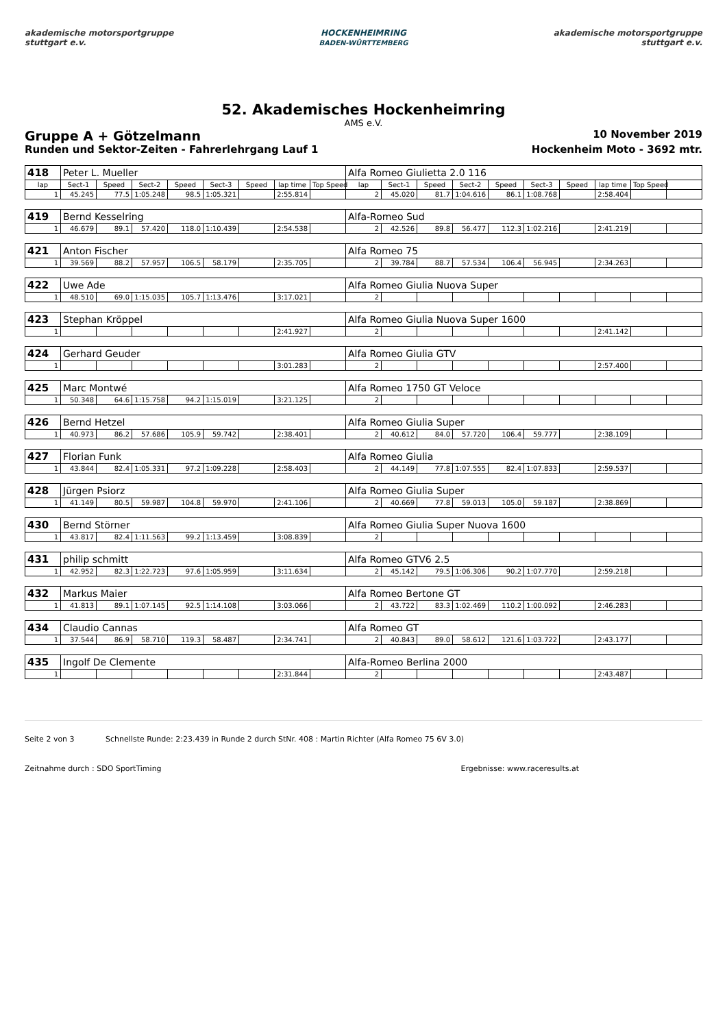akademische motorsportgruppe stuttgart e.v.
HOCKENHEIMRING
BADEN-WÜRTTEMBERG
akademische motorsportgruppe stuttgart e.v.
52. Akademisches Hockenheimring
AMS e.V.
Gruppe A + Götzelmann 10 November 2019
Runden und Sektor-Zeiten - Fahrerlehrgang Lauf 1 Hockenheim Moto - 3692 mtr.
| 418 | Peter L. Mueller | | | | | | | | Alfa Romeo Giulietta 2.0 116 | | | | | | | | | |
| lap | Sect-1 | Speed | Sect-2 | Speed | Sect-3 | Speed | lap time | Top Speed | lap | Sect-1 | Speed | Sect-2 | Speed | Sect-3 | Speed | lap time | Top Speed | |
| 1 | 45.245 | 77.5 | 1:05.248 | 98.5 | 1:05.321 | | 2:55.814 | | 2 | 45.020 | 81.7 | 1:04.616 | 86.1 | 1:08.768 | | 2:58.404 | | |
| 419 | Bernd Kesselring | | | | | | | | Alfa-Romeo Sud | | | | | | | | | |
| 1 | 46.679 | 89.1 | 57.420 | 118.0 | 1:10.439 | | 2:54.538 | | 2 | 42.526 | 89.8 | 56.477 | 112.3 | 1:02.216 | | 2:41.219 | | |
| 421 | Anton Fischer | | | | | | | | Alfa Romeo 75 | | | | | | | | | |
| 1 | 39.569 | 88.2 | 57.957 | 106.5 | 58.179 | | 2:35.705 | | 2 | 39.784 | 88.7 | 57.534 | 106.4 | 56.945 | | 2:34.263 | | |
| 422 | Uwe Ade | | | | | | | | Alfa Romeo Giulia Nuova Super | | | | | | | | | |
| 1 | 48.510 | 69.0 | 1:15.035 | 105.7 | 1:13.476 | | 3:17.021 | | 2 | | | | | | | | | |
| 423 | Stephan Kröppel | | | | | | | | Alfa Romeo Giulia Nuova Super 1600 | | | | | | | | | |
| 1 | | | | | | | 2:41.927 | | 2 | | | | | | | 2:41.142 | | |
| 424 | Gerhard Geuder | | | | | | | | Alfa Romeo Giulia GTV | | | | | | | | | |
| 1 | | | | | | | 3:01.283 | | 2 | | | | | | | 2:57.400 | | |
| 425 | Marc Montwé | | | | | | | | Alfa Romeo 1750 GT Veloce | | | | | | | | | |
| 1 | 50.348 | 64.6 | 1:15.758 | 94.2 | 1:15.019 | | 3:21.125 | | 2 | | | | | | | | | |
| 426 | Bernd Hetzel | | | | | | | | Alfa Romeo Giulia Super | | | | | | | | | |
| 1 | 40.973 | 86.2 | 57.686 | 105.9 | 59.742 | | 2:38.401 | | 2 | 40.612 | 84.0 | 57.720 | 106.4 | 59.777 | | 2:38.109 | | |
| 427 | Florian Funk | | | | | | | | Alfa Romeo Giulia | | | | | | | | | |
| 1 | 43.844 | 82.4 | 1:05.331 | 97.2 | 1:09.228 | | 2:58.403 | | 2 | 44.149 | 77.8 | 1:07.555 | 82.4 | 1:07.833 | | 2:59.537 | | |
| 428 | Jürgen Psiorz | | | | | | | | Alfa Romeo Giulia Super | | | | | | | | | |
| 1 | 41.149 | 80.5 | 59.987 | 104.8 | 59.970 | | 2:41.106 | | 2 | 40.669 | 77.8 | 59.013 | 105.0 | 59.187 | | 2:38.869 | | |
| 430 | Bernd Störner | | | | | | | | Alfa Romeo Giulia Super Nuova 1600 | | | | | | | | | |
| 1 | 43.817 | 82.4 | 1:11.563 | 99.2 | 1:13.459 | | 3:08.839 | | 2 | | | | | | | | | |
| 431 | philip schmitt | | | | | | | | Alfa Romeo GTV6 2.5 | | | | | | | | | |
| 1 | 42.952 | 82.3 | 1:22.723 | 97.6 | 1:05.959 | | 3:11.634 | | 2 | 45.142 | 79.5 | 1:06.306 | 90.2 | 1:07.770 | | 2:59.218 | | |
| 432 | Markus Maier | | | | | | | | Alfa Romeo Bertone GT | | | | | | | | | |
| 1 | 41.813 | 89.1 | 1:07.145 | 92.5 | 1:14.108 | | 3:03.066 | | 2 | 43.722 | 83.3 | 1:02.469 | 110.2 | 1:00.092 | | 2:46.283 | | |
| 434 | Claudio Cannas | | | | | | | | Alfa Romeo GT | | | | | | | | | |
| 1 | 37.544 | 86.9 | 58.710 | 119.3 | 58.487 | | 2:34.741 | | 2 | 40.843 | 89.0 | 58.612 | 121.6 | 1:03.722 | | 2:43.177 | | |
| 435 | Ingolf De Clemente | | | | | | | | Alfa-Romeo Berlina 2000 | | | | | | | | | |
| 1 | | | | | | | 2:31.844 | | 2 | | | | | | | 2:43.487 | | |
Seite 2 von 3 Schnellste Runde: 2:23.439 in Runde 2 durch StNr. 408 : Martin Richter (Alfa Romeo 75 6V 3.0)
Zeitnahme durch : SDO SportTiming Ergebnisse: www.raceresults.at